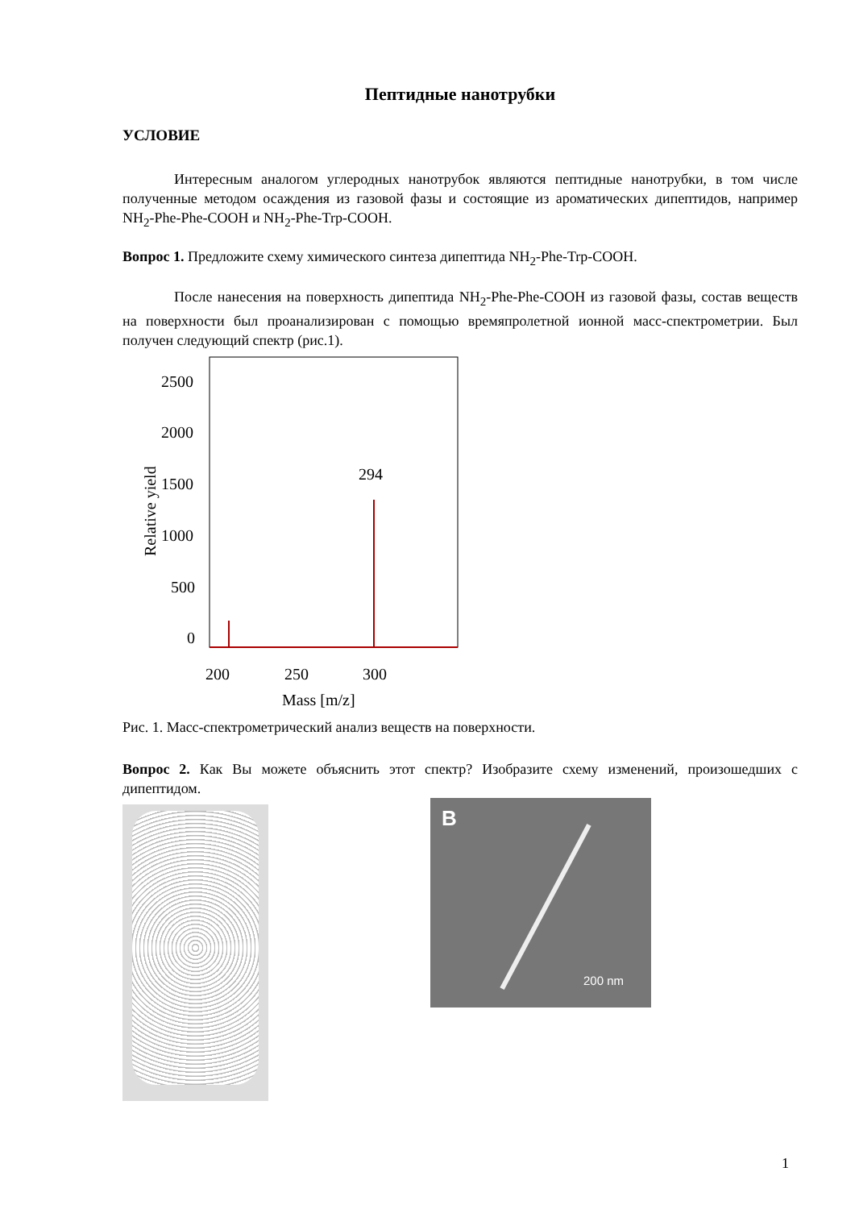Пептидные нанотрубки
УСЛОВИЕ
Интересным аналогом углеродных нанотрубок являются пептидные нанотрубки, в том числе полученные методом осаждения из газовой фазы и состоящие из ароматических дипептидов, например NH<sub>2</sub>-Phe-Phe-COOH и NH<sub>2</sub>-Phe-Trp-COOH.
Вопрос 1. Предложите схему химического синтеза дипептида NH<sub>2</sub>-Phe-Trp-COOH.
После нанесения на поверхность дипептида NH<sub>2</sub>-Phe-Phe-COOH из газовой фазы, состав веществ на поверхности был проанализирован с помощью времяпролетной ионной масс-спектрометрии. Был получен следующий спектр (рис.1).
2500
2000
1500
1000
500
0
200
250
300
Mass [m/z]
294
Relative yield
Рис. 1. Масс-спектрометрический анализ веществ на поверхности.
Вопрос 2. Как Вы можете объяснить этот спектр? Изобразите схему изменений, произошедших с дипептидом.
B
200 nm
1